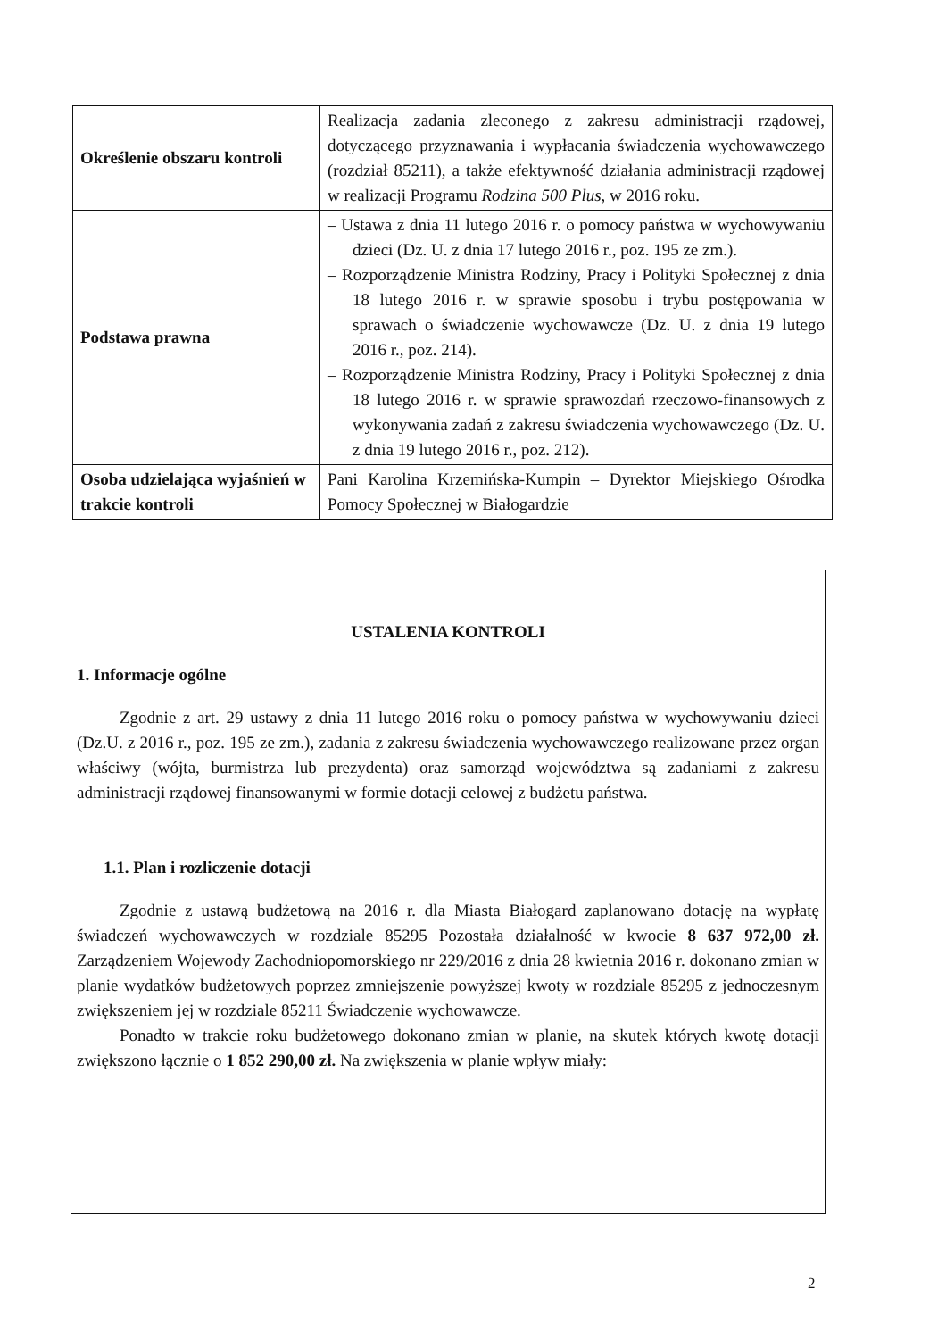| Określenie obszaru kontroli | Realizacja zadania zleconego z zakresu administracji rządowej, dotyczącego przyznawania i wypłacania świadczenia wychowawczego (rozdział 85211), a także efektywność działania administracji rządowej w realizacji Programu Rodzina 500 Plus , w 2016 roku. |
| Podstawa prawna | – Ustawa z dnia 11 lutego 2016 r. o pomocy państwa w wychowywaniu dzieci (Dz. U. z dnia 17 lutego 2016 r., poz. 195 ze zm.). – Rozporządzenie Ministra Rodziny, Pracy i Polityki Społecznej z dnia 18 lutego 2016 r. w sprawie sposobu i trybu postępowania w sprawach o świadczenie wychowawcze (Dz. U. z dnia 19 lutego 2016 r., poz. 214). – Rozporządzenie Ministra Rodziny, Pracy i Polityki Społecznej z dnia 18 lutego 2016 r. w sprawie sprawozdań rzeczowo-finansowych z wykonywania zadań z zakresu świadczenia wychowawczego (Dz. U. z dnia 19 lutego 2016 r., poz. 212). |
| Osoba udzielająca wyjaśnień w trakcie kontroli | Pani Karolina Krzemińska-Kumpin – Dyrektor Miejskiego Ośrodka Pomocy Społecznej w Białogardzie |
USTALENIA KONTROLI
1. Informacje ogólne
Zgodnie z art. 29 ustawy z dnia 11 lutego 2016 roku o pomocy państwa w wychowywaniu dzieci (Dz.U. z 2016 r., poz. 195 ze zm.), zadania z zakresu świadczenia wychowawczego realizowane przez organ właściwy (wójta, burmistrza lub prezydenta) oraz samorząd województwa są zadaniami z zakresu administracji rządowej finansowanymi w formie dotacji celowej z budżetu państwa.
1.1. Plan i rozliczenie dotacji
Zgodnie z ustawą budżetową na 2016 r. dla Miasta Białogard zaplanowano dotację na wypłatę świadczeń wychowawczych w rozdziale 85295 Pozostała działalność w kwocie 8 637 972,00 zł. Zarządzeniem Wojewody Zachodniopomorskiego nr 229/2016 z dnia 28 kwietnia 2016 r. dokonano zmian w planie wydatków budżetowych poprzez zmniejszenie powyższej kwoty w rozdziale 85295 z jednoczesnym zwiększeniem jej w rozdziale 85211 Świadczenie wychowawcze.
Ponadto w trakcie roku budżetowego dokonano zmian w planie, na skutek których kwotę dotacji zwiększono łącznie o 1 852 290,00 zł. Na zwiększenia w planie wpływ miały:
2